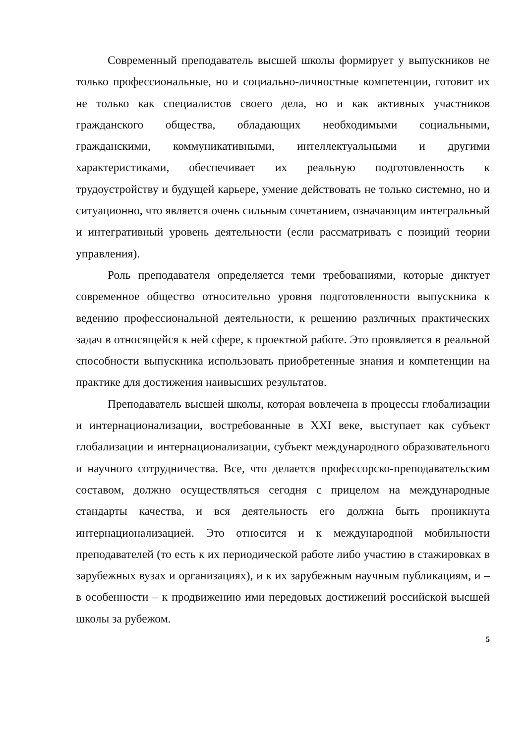Современный преподаватель высшей школы формирует у выпускников не только профессиональные, но и социально-личностные компетенции, готовит их не только как специалистов своего дела, но и как активных участников гражданского общества, обладающих необходимыми социальными, гражданскими, коммуникативными, интеллектуальными и другими характеристиками, обеспечивает их реальную подготовленность к трудоустройству и будущей карьере, умение действовать не только системно, но и ситуационно, что является очень сильным сочетанием, означающим интегральный и интегративный уровень деятельности (если рассматривать с позиций теории управления).
Роль преподавателя определяется теми требованиями, которые диктует современное общество относительно уровня подготовленности выпускника к ведению профессиональной деятельности, к решению различных практических задач в относящейся к ней сфере, к проектной работе. Это проявляется в реальной способности выпускника использовать приобретенные знания и компетенции на практике для достижения наивысших результатов.
Преподаватель высшей школы, которая вовлечена в процессы глобализации и интернационализации, востребованные в XXI веке, выступает как субъект глобализации и интернационализации, субъект международного образовательного и научного сотрудничества. Все, что делается профессорско-преподавательским составом, должно осуществляться сегодня с прицелом на международные стандарты качества, и вся деятельность его должна быть проникнута интернационализацией. Это относится и к международной мобильности преподавателей (то есть к их периодической работе либо участию в стажировках в зарубежных вузах и организациях), и к их зарубежным научным публикациям, и – в особенности – к продвижению ими передовых достижений российской высшей школы за рубежом.
5